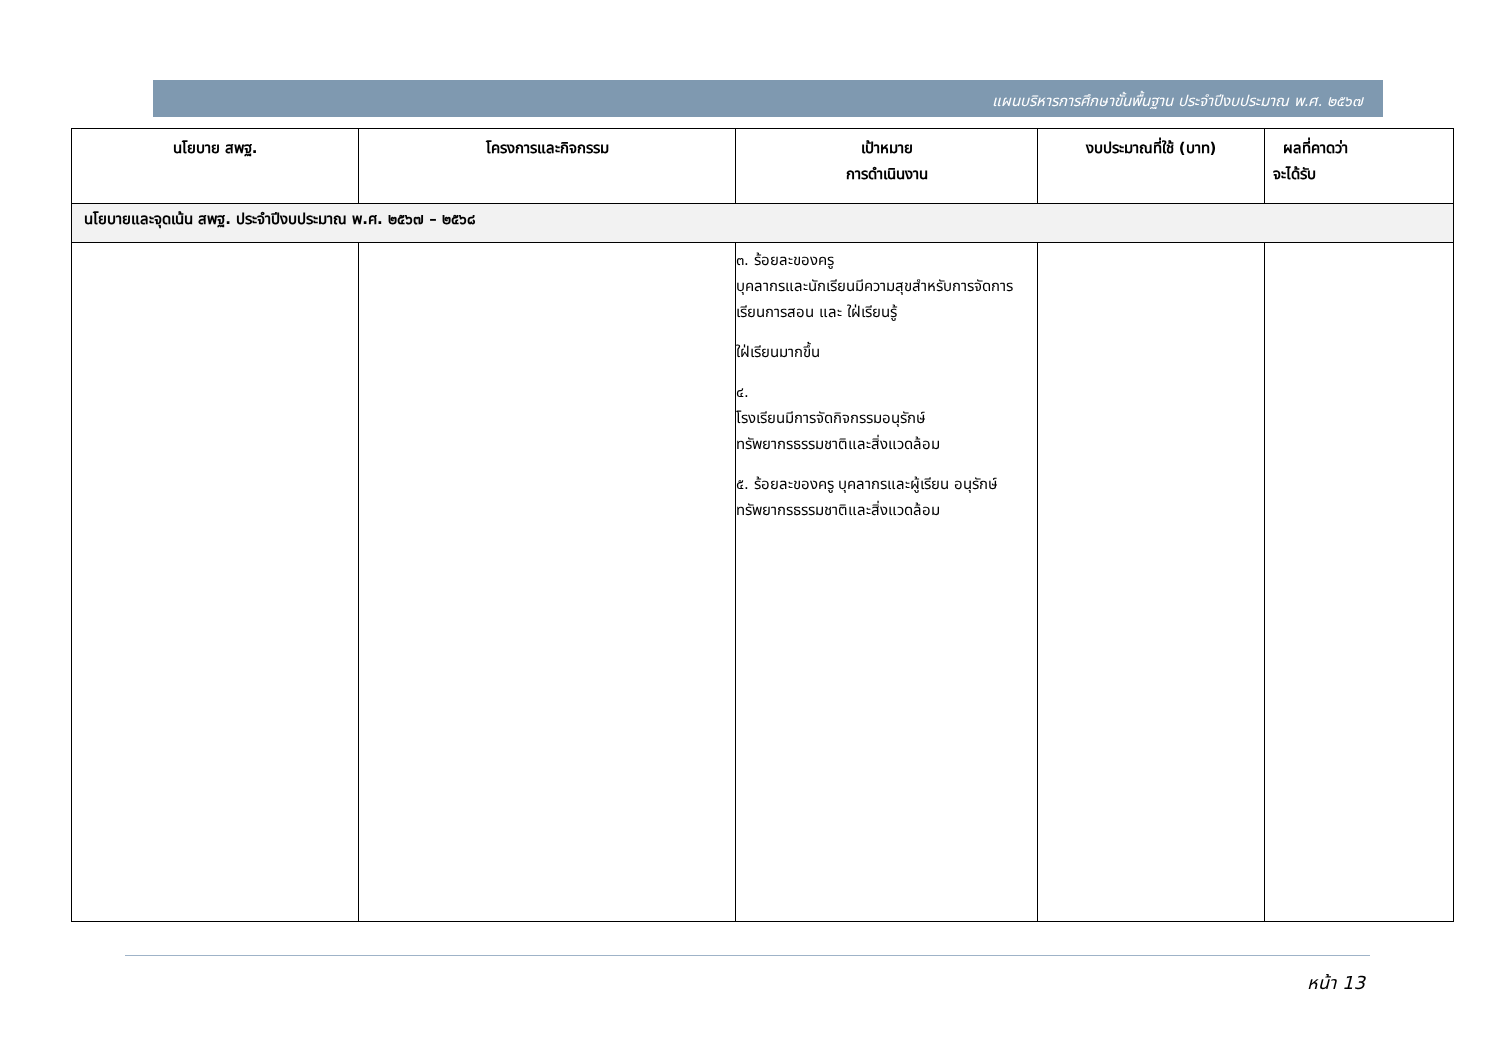แผนบริหารการศึกษาขั้นพื้นฐาน ประจำปีงบประมาณ พ.ศ. ๒๕๖๗
| นโยบาย สพฐ. | โครงการและกิจกรรม | เป้าหมาย การดำเนินงาน | งบประมาณที่ใช้ (บาท) | ผลที่คาดว่า จะได้รับ |
| --- | --- | --- | --- | --- |
| นโยบายและจุดเน้น สพฐ. ประจำปีงบประมาณ พ.ศ. ๒๕๖๗ – ๒๕๖๘ | | | | |
| | | ๓. ร้อยละของครู บุคลากรและนักเรียนมีความสุขสำหรับการจัดการเรียนการสอน และ ใฝ่เรียนรู้ ใฝ่เรียนมากขึ้น ๔. โรงเรียนมีการจัดกิจกรรมอนุรักษ์ทรัพยากรธรรมชาติและสิ่งแวดล้อม ๕. ร้อยละของครู บุคลากรและผู้เรียน อนุรักษ์ทรัพยากรธรรมชาติและสิ่งแวดล้อม | | |
หน้า 13